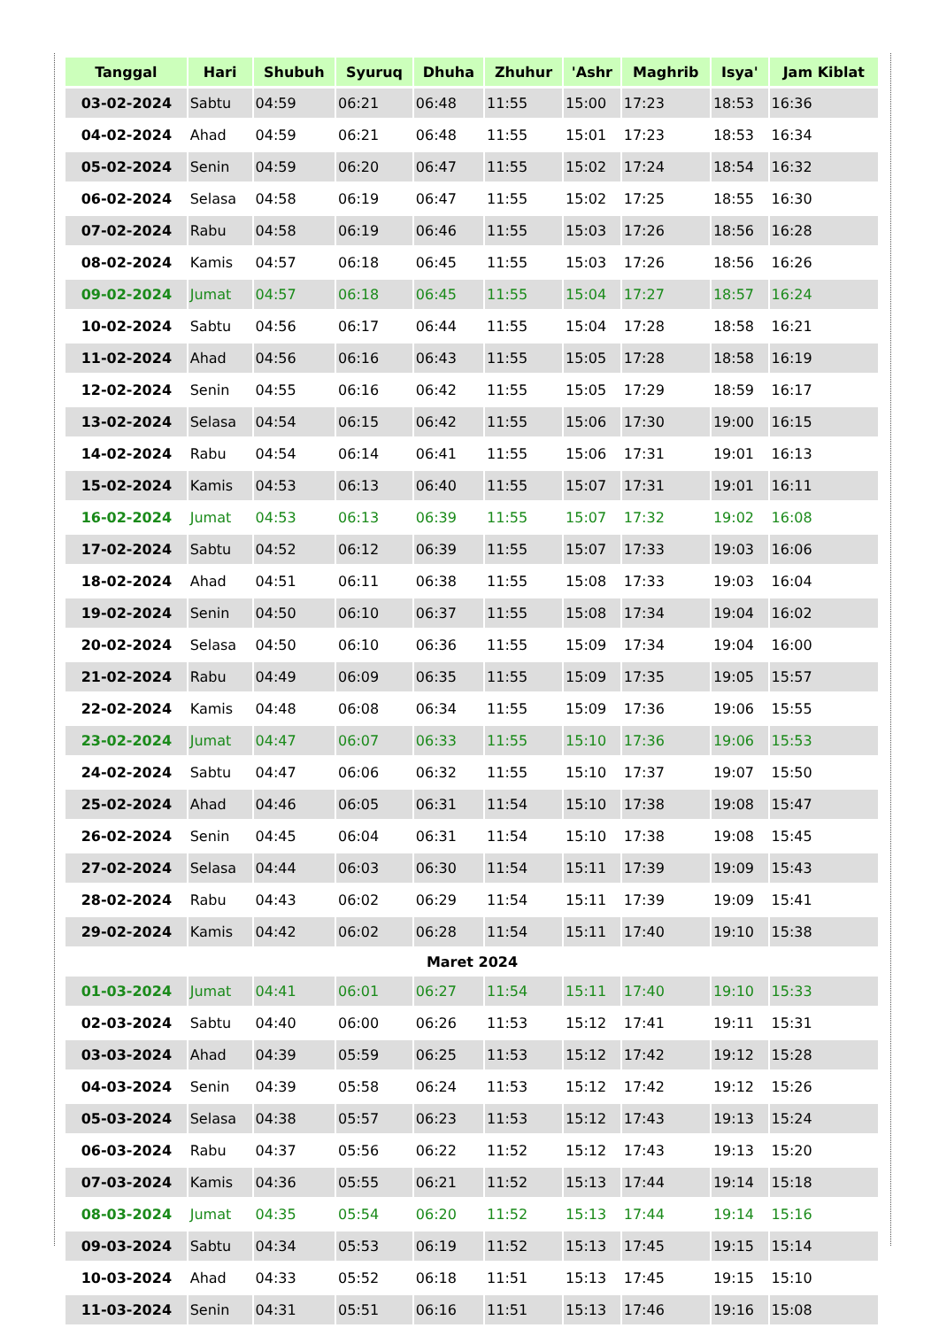| Tanggal | Hari | Shubuh | Syuruq | Dhuha | Zhuhur | 'Ashr | Maghrib | Isya' | Jam Kiblat |
| --- | --- | --- | --- | --- | --- | --- | --- | --- | --- |
| 03-02-2024 | Sabtu | 04:59 | 06:21 | 06:48 | 11:55 | 15:00 | 17:23 | 18:53 | 16:36 |
| 04-02-2024 | Ahad | 04:59 | 06:21 | 06:48 | 11:55 | 15:01 | 17:23 | 18:53 | 16:34 |
| 05-02-2024 | Senin | 04:59 | 06:20 | 06:47 | 11:55 | 15:02 | 17:24 | 18:54 | 16:32 |
| 06-02-2024 | Selasa | 04:58 | 06:19 | 06:47 | 11:55 | 15:02 | 17:25 | 18:55 | 16:30 |
| 07-02-2024 | Rabu | 04:58 | 06:19 | 06:46 | 11:55 | 15:03 | 17:26 | 18:56 | 16:28 |
| 08-02-2024 | Kamis | 04:57 | 06:18 | 06:45 | 11:55 | 15:03 | 17:26 | 18:56 | 16:26 |
| 09-02-2024 | Jumat | 04:57 | 06:18 | 06:45 | 11:55 | 15:04 | 17:27 | 18:57 | 16:24 |
| 10-02-2024 | Sabtu | 04:56 | 06:17 | 06:44 | 11:55 | 15:04 | 17:28 | 18:58 | 16:21 |
| 11-02-2024 | Ahad | 04:56 | 06:16 | 06:43 | 11:55 | 15:05 | 17:28 | 18:58 | 16:19 |
| 12-02-2024 | Senin | 04:55 | 06:16 | 06:42 | 11:55 | 15:05 | 17:29 | 18:59 | 16:17 |
| 13-02-2024 | Selasa | 04:54 | 06:15 | 06:42 | 11:55 | 15:06 | 17:30 | 19:00 | 16:15 |
| 14-02-2024 | Rabu | 04:54 | 06:14 | 06:41 | 11:55 | 15:06 | 17:31 | 19:01 | 16:13 |
| 15-02-2024 | Kamis | 04:53 | 06:13 | 06:40 | 11:55 | 15:07 | 17:31 | 19:01 | 16:11 |
| 16-02-2024 | Jumat | 04:53 | 06:13 | 06:39 | 11:55 | 15:07 | 17:32 | 19:02 | 16:08 |
| 17-02-2024 | Sabtu | 04:52 | 06:12 | 06:39 | 11:55 | 15:07 | 17:33 | 19:03 | 16:06 |
| 18-02-2024 | Ahad | 04:51 | 06:11 | 06:38 | 11:55 | 15:08 | 17:33 | 19:03 | 16:04 |
| 19-02-2024 | Senin | 04:50 | 06:10 | 06:37 | 11:55 | 15:08 | 17:34 | 19:04 | 16:02 |
| 20-02-2024 | Selasa | 04:50 | 06:10 | 06:36 | 11:55 | 15:09 | 17:34 | 19:04 | 16:00 |
| 21-02-2024 | Rabu | 04:49 | 06:09 | 06:35 | 11:55 | 15:09 | 17:35 | 19:05 | 15:57 |
| 22-02-2024 | Kamis | 04:48 | 06:08 | 06:34 | 11:55 | 15:09 | 17:36 | 19:06 | 15:55 |
| 23-02-2024 | Jumat | 04:47 | 06:07 | 06:33 | 11:55 | 15:10 | 17:36 | 19:06 | 15:53 |
| 24-02-2024 | Sabtu | 04:47 | 06:06 | 06:32 | 11:55 | 15:10 | 17:37 | 19:07 | 15:50 |
| 25-02-2024 | Ahad | 04:46 | 06:05 | 06:31 | 11:54 | 15:10 | 17:38 | 19:08 | 15:47 |
| 26-02-2024 | Senin | 04:45 | 06:04 | 06:31 | 11:54 | 15:10 | 17:38 | 19:08 | 15:45 |
| 27-02-2024 | Selasa | 04:44 | 06:03 | 06:30 | 11:54 | 15:11 | 17:39 | 19:09 | 15:43 |
| 28-02-2024 | Rabu | 04:43 | 06:02 | 06:29 | 11:54 | 15:11 | 17:39 | 19:09 | 15:41 |
| 29-02-2024 | Kamis | 04:42 | 06:02 | 06:28 | 11:54 | 15:11 | 17:40 | 19:10 | 15:38 |
| Maret 2024 | | | | | | | | | |
| 01-03-2024 | Jumat | 04:41 | 06:01 | 06:27 | 11:54 | 15:11 | 17:40 | 19:10 | 15:33 |
| 02-03-2024 | Sabtu | 04:40 | 06:00 | 06:26 | 11:53 | 15:12 | 17:41 | 19:11 | 15:31 |
| 03-03-2024 | Ahad | 04:39 | 05:59 | 06:25 | 11:53 | 15:12 | 17:42 | 19:12 | 15:28 |
| 04-03-2024 | Senin | 04:39 | 05:58 | 06:24 | 11:53 | 15:12 | 17:42 | 19:12 | 15:26 |
| 05-03-2024 | Selasa | 04:38 | 05:57 | 06:23 | 11:53 | 15:12 | 17:43 | 19:13 | 15:24 |
| 06-03-2024 | Rabu | 04:37 | 05:56 | 06:22 | 11:52 | 15:12 | 17:43 | 19:13 | 15:20 |
| 07-03-2024 | Kamis | 04:36 | 05:55 | 06:21 | 11:52 | 15:13 | 17:44 | 19:14 | 15:18 |
| 08-03-2024 | Jumat | 04:35 | 05:54 | 06:20 | 11:52 | 15:13 | 17:44 | 19:14 | 15:16 |
| 09-03-2024 | Sabtu | 04:34 | 05:53 | 06:19 | 11:52 | 15:13 | 17:45 | 19:15 | 15:14 |
| 10-03-2024 | Ahad | 04:33 | 05:52 | 06:18 | 11:51 | 15:13 | 17:45 | 19:15 | 15:10 |
| 11-03-2024 | Senin | 04:31 | 05:51 | 06:16 | 11:51 | 15:13 | 17:46 | 19:16 | 15:08 |